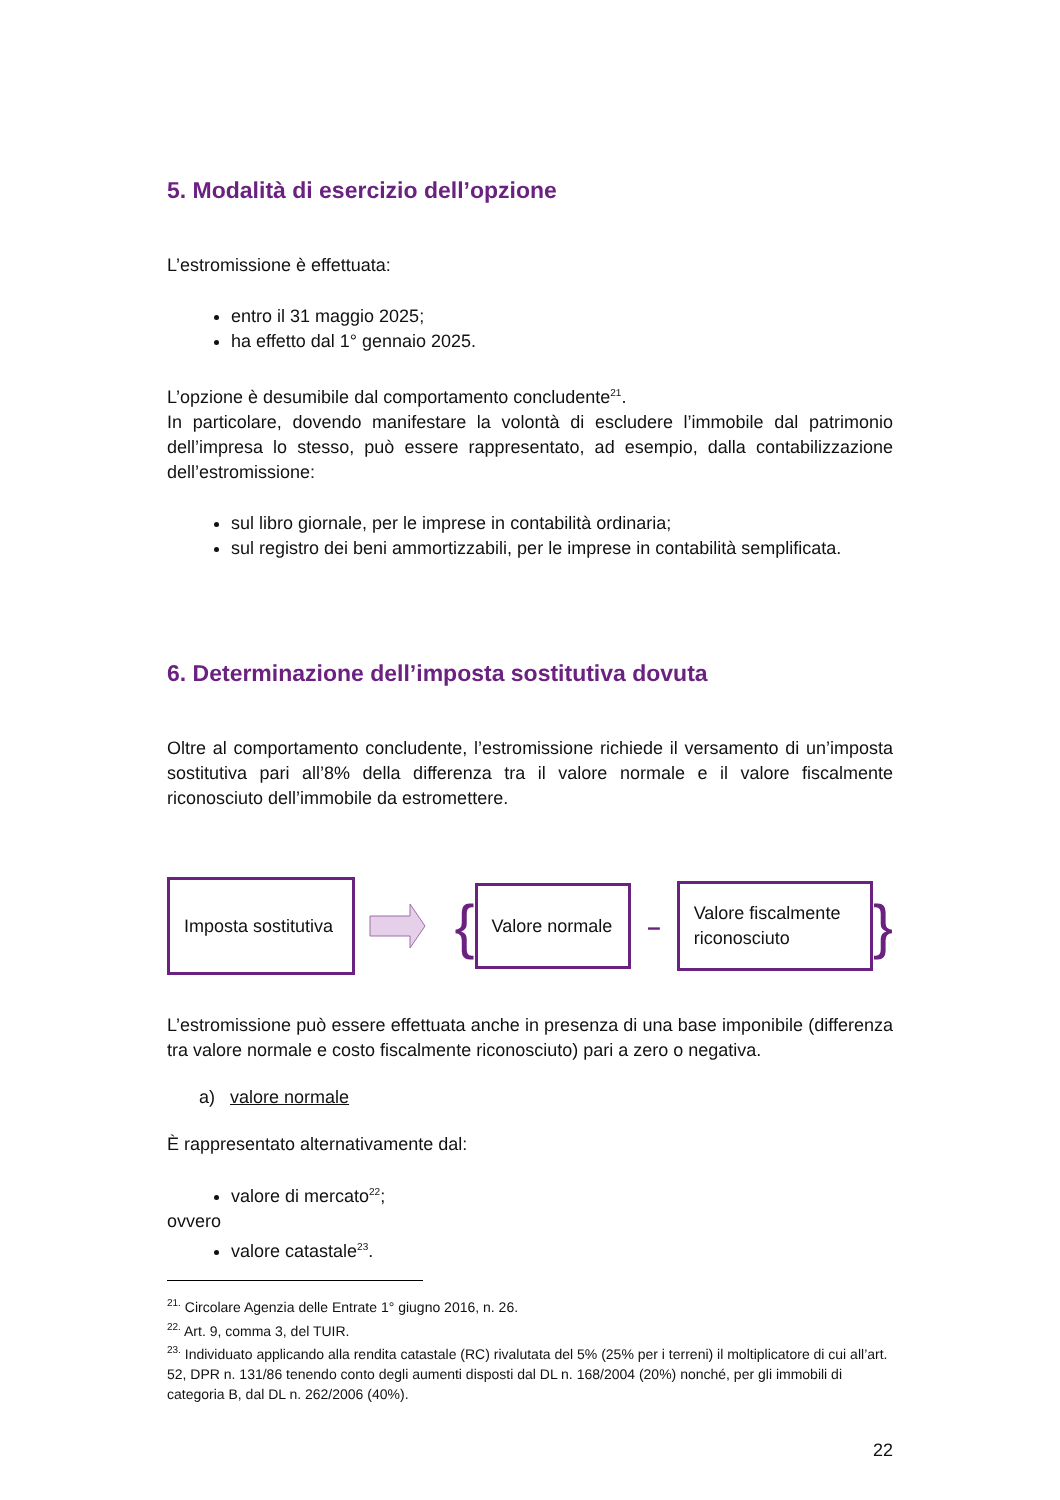5. Modalità di esercizio dell’opzione
L’estromissione è effettuata:
entro il 31 maggio 2025;
ha effetto dal 1° gennaio 2025.
L’opzione è desumibile dal comportamento concludente<sup>21</sup>.
In particolare, dovendo manifestare la volontà di escludere l’immobile dal patrimonio dell’impresa lo stesso, può essere rappresentato, ad esempio, dalla contabilizzazione dell’estromissione:
sul libro giornale, per le imprese in contabilità ordinaria;
sul registro dei beni ammortizzabili, per le imprese in contabilità semplificata.
6. Determinazione dell’imposta sostitutiva dovuta
Oltre al comportamento concludente, l’estromissione richiede il versamento di un’imposta sostitutiva pari all’8% della differenza tra il valore normale e il valore fiscalmente riconosciuto dell’immobile da estromettere.
Imposta sostitutiva
{
Valore normale
–
Valore fiscalmente riconosciuto
}
L’estromissione può essere effettuata anche in presenza di una base imponibile (differenza tra valore normale e costo fiscalmente riconosciuto) pari a zero o negativa.
a) valore normale
È rappresentato alternativamente dal:
valore di mercato<sup>22</sup>;
ovvero
valore catastale<sup>23</sup>.
<sup>21.</sup> Circolare Agenzia delle Entrate 1° giugno 2016, n. 26.
<sup>22.</sup> Art. 9, comma 3, del TUIR.
<sup>23.</sup> Individuato applicando alla rendita catastale (RC) rivalutata del 5% (25% per i terreni) il moltiplicatore di cui all’art. 52, DPR n. 131/86 tenendo conto degli aumenti disposti dal DL n. 168/2004 (20%) nonché, per gli immobili di categoria B, dal DL n. 262/2006 (40%).
22